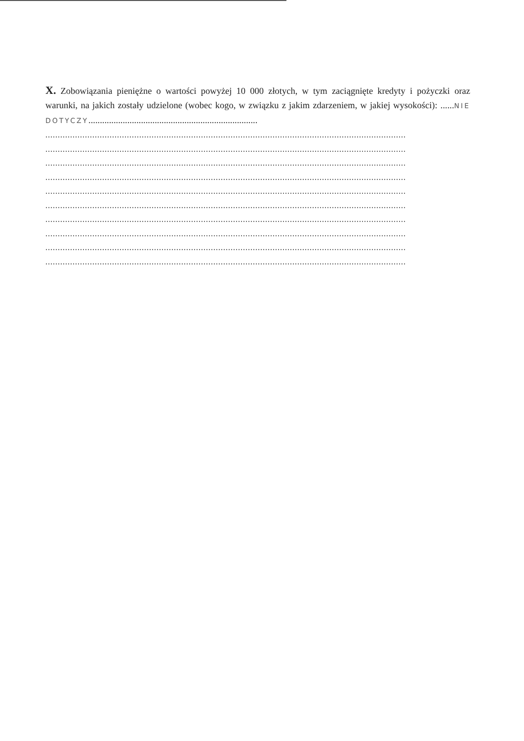X. Zobowiązania pieniężne o wartości powyżej 10 000 złotych, w tym zaciągnięte kredyty i pożyczki oraz warunki, na jakich zostały udzielone (wobec kogo, w związku z jakim zdarzeniem, w jakiej wysokości): ......NIE DOTYCZY..........................................................................
..................................................................................................................................................
..................................................................................................................................................
..................................................................................................................................................
..................................................................................................................................................
..................................................................................................................................................
..................................................................................................................................................
..................................................................................................................................................
..................................................................................................................................................
..................................................................................................................................................
..................................................................................................................................................